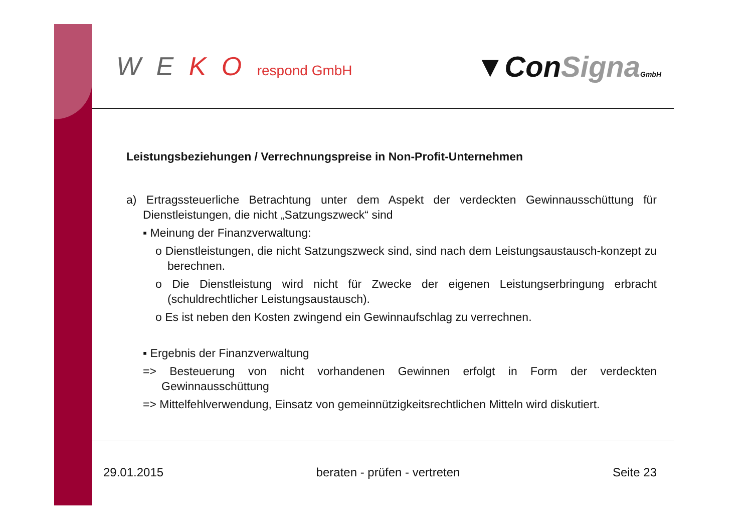W E K O respond GmbH
▼ConSigna GmbH
Leistungsbeziehungen / Verrechnungspreise in Non-Profit-Unternehmen
a) Ertragssteuerliche Betrachtung unter dem Aspekt der verdeckten Gewinnausschüttung für Dienstleistungen, die nicht „Satzungszweck“ sind
▪ Meinung der Finanzverwaltung:
o Dienstleistungen, die nicht Satzungszweck sind, sind nach dem Leistungsaustausch-konzept zu berechnen.
o Die Dienstleistung wird nicht für Zwecke der eigenen Leistungserbringung erbracht (schuldrechtlicher Leistungsaustausch).
o Es ist neben den Kosten zwingend ein Gewinnaufschlag zu verrechnen.
▪ Ergebnis der Finanzverwaltung
=> Besteuerung von nicht vorhandenen Gewinnen erfolgt in Form der verdeckten Gewinnausschüttung
=> Mittelfehlverwendung, Einsatz von gemeinnützigkeitsrechtlichen Mitteln wird diskutiert.
29.01.2015 beraten - prüfen - vertreten Seite 23